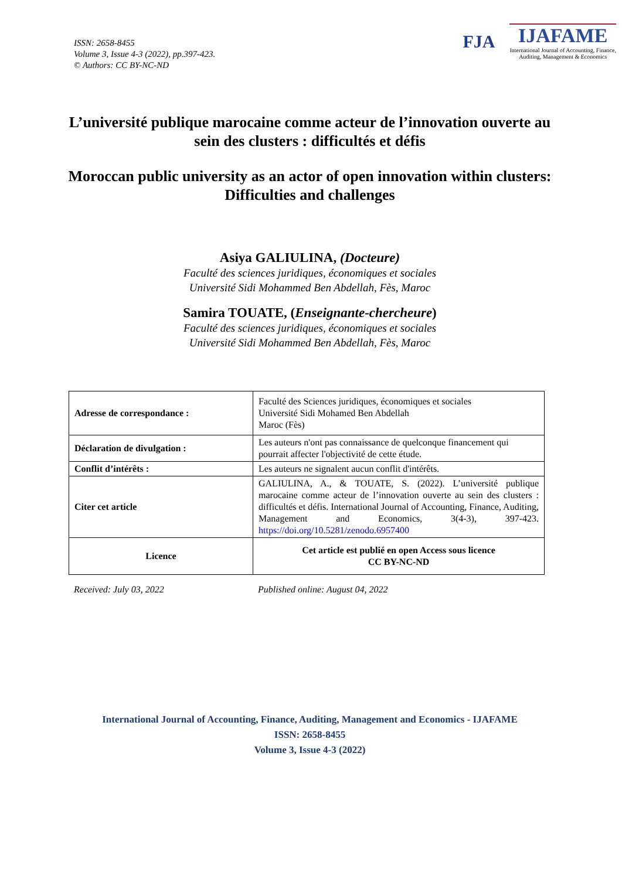ISSN: 2658-8455
Volume 3, Issue 4-3 (2022), pp.397-423.
© Authors: CC BY-NC-ND
FJA
IJAFAME
International Journal of Accounting, Finance,
Auditing, Management & Economics
L’université publique marocaine comme acteur de l’innovation ouverte au sein des clusters : difficultés et défis
Moroccan public university as an actor of open innovation within clusters: Difficulties and challenges
Asiya GALIULINA, (Docteure)
Faculté des sciences juridiques, économiques et sociales
Université Sidi Mohammed Ben Abdellah, Fès, Maroc
Samira TOUATE, (Enseignante-chercheure)
Faculté des sciences juridiques, économiques et sociales
Université Sidi Mohammed Ben Abdellah, Fès, Maroc
| Adresse de correspondance : | Faculté des Sciences juridiques, économiques et sociales Université Sidi Mohamed Ben Abdellah Maroc (Fès) |
| Déclaration de divulgation : | Les auteurs n'ont pas connaissance de quelconque financement qui pourrait affecter l'objectivité de cette étude. |
| Conflit d’intérêts : | Les auteurs ne signalent aucun conflit d'intérêts. |
| Citer cet article | GALIULINA, A., & TOUATE, S. (2022). L’université publique marocaine comme acteur de l’innovation ouverte au sein des clusters : difficultés et défis. International Journal of Accounting, Finance, Auditing, Management and Economics, 3(4-3), 397-423. https://doi.org/10.5281/zenodo.6957400 |
| Licence | Cet article est publié en open Access sous licence CC BY-NC-ND |
Received: July 03, 2022 Published online: August 04, 2022
International Journal of Accounting, Finance, Auditing, Management and Economics - IJAFAME
ISSN: 2658-8455
Volume 3, Issue 4-3 (2022)